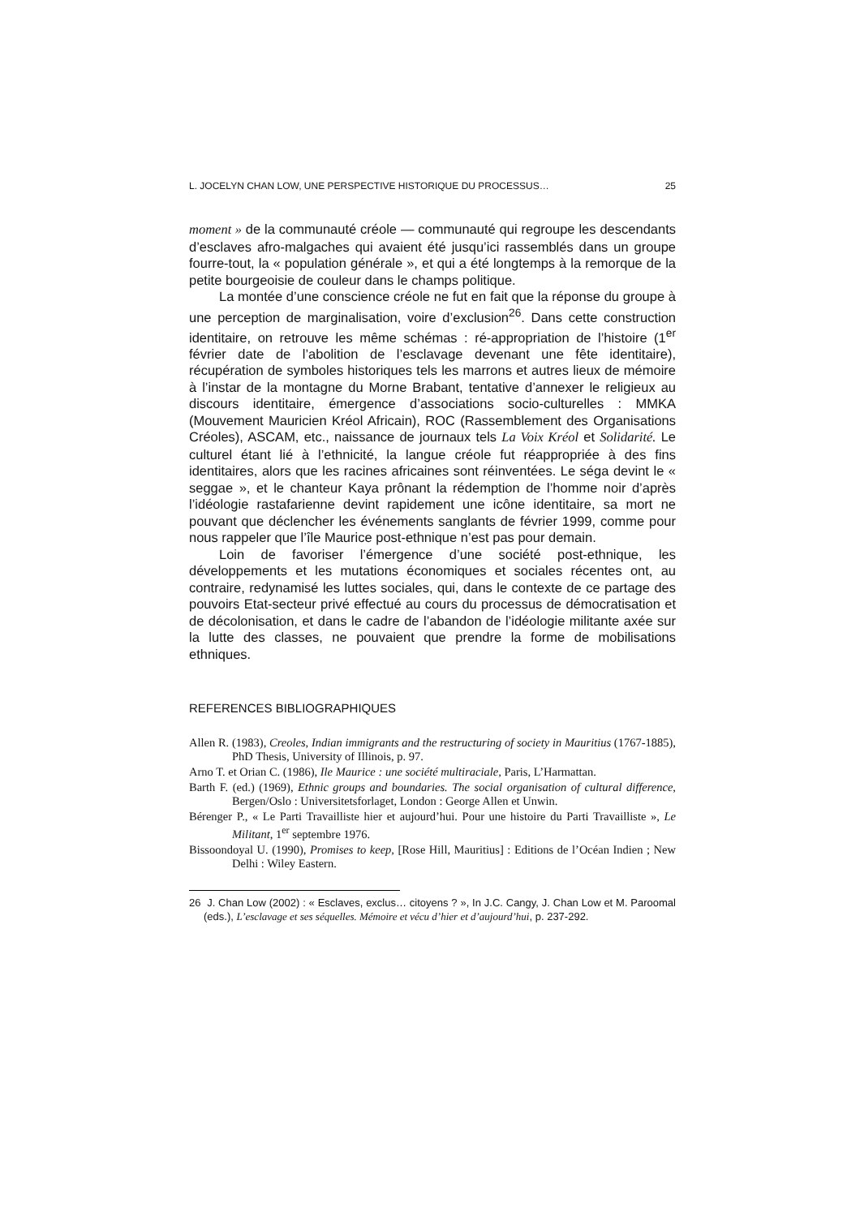L. JOCELYN CHAN LOW, UNE PERSPECTIVE HISTORIQUE DU PROCESSUS… 25
moment » de la communauté créole — communauté qui regroupe les descendants d’esclaves afro-malgaches qui avaient été jusqu’ici rassemblés dans un groupe fourre-tout, la « population générale », et qui a été longtemps à la remorque de la petite bourgeoisie de couleur dans le champs politique.
La montée d’une conscience créole ne fut en fait que la réponse du groupe à une perception de marginalisation, voire d’exclusion<sup>26</sup>. Dans cette construction identitaire, on retrouve les même schémas : ré-appropriation de l’histoire (1<sup>er</sup> février date de l’abolition de l’esclavage devenant une fête identitaire), récupération de symboles historiques tels les marrons et autres lieux de mémoire à l’instar de la montagne du Morne Brabant, tentative d’annexer le religieux au discours identitaire, émergence d’associations socio-culturelles : MMKA (Mouvement Mauricien Kréol Africain), ROC (Rassemblement des Organisations Créoles), ASCAM, etc., naissance de journaux tels La Voix Kréol et Solidarité. Le culturel étant lié à l’ethnicité, la langue créole fut réappropriée à des fins identitaires, alors que les racines africaines sont réinventées. Le séga devint le « seggae », et le chanteur Kaya prônant la rédemption de l’homme noir d’après l’idéologie rastafarienne devint rapidement une icône identitaire, sa mort ne pouvant que déclencher les événements sanglants de février 1999, comme pour nous rappeler que l’île Maurice post-ethnique n’est pas pour demain.
Loin de favoriser l’émergence d’une société post-ethnique, les développements et les mutations économiques et sociales récentes ont, au contraire, redynamisé les luttes sociales, qui, dans le contexte de ce partage des pouvoirs Etat-secteur privé effectué au cours du processus de démocratisation et de décolonisation, et dans le cadre de l’abandon de l’idéologie militante axée sur la lutte des classes, ne pouvaient que prendre la forme de mobilisations ethniques.
REFERENCES BIBLIOGRAPHIQUES
Allen R. (1983), Creoles, Indian immigrants and the restructuring of society in Mauritius (1767-1885), PhD Thesis, University of Illinois, p. 97.
Arno T. et Orian C. (1986), Ile Maurice : une société multiraciale, Paris, L’Harmattan.
Barth F. (ed.) (1969), Ethnic groups and boundaries. The social organisation of cultural difference, Bergen/Oslo : Universitetsforlaget, London : George Allen et Unwin.
Bérenger P., « Le Parti Travailliste hier et aujourd’hui. Pour une histoire du Parti Travailliste », Le Militant, 1<sup>er</sup> septembre 1976.
Bissoondoyal U. (1990), Promises to keep, [Rose Hill, Mauritius] : Editions de l’Océan Indien ; New Delhi : Wiley Eastern.
26 J. Chan Low (2002) : « Esclaves, exclus… citoyens ? », In J.C. Cangy, J. Chan Low et M. Paroomal (eds.), L’esclavage et ses séquelles. Mémoire et vécu d’hier et d’aujourd’hui, p. 237-292.